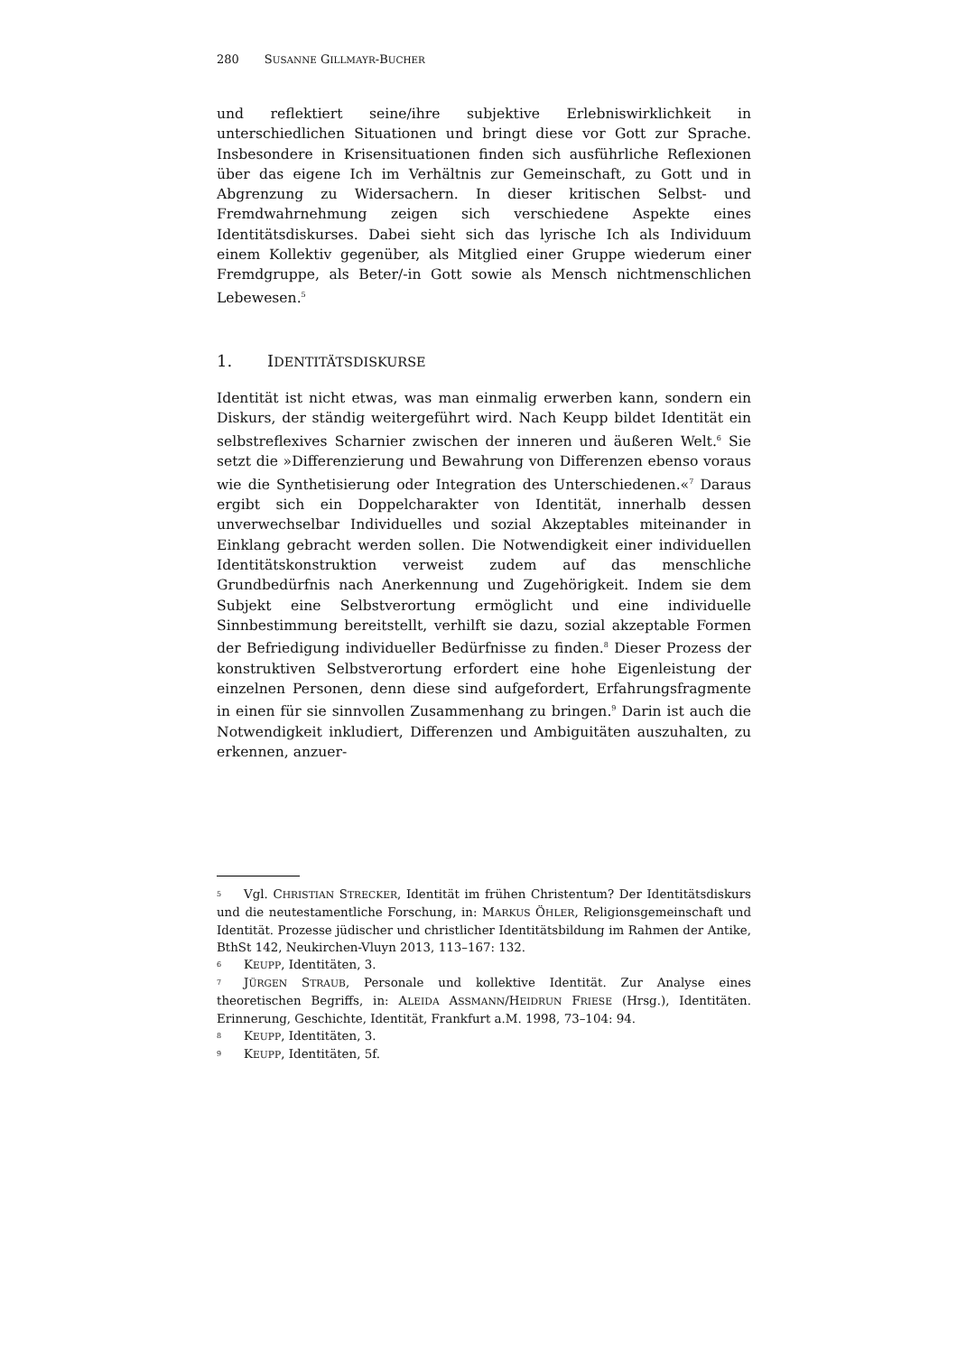280 SUSANNE GILLMAYR -BUCHER
und reflektiert seine/ihre subjektive Erlebniswirklichkeit in unterschiedlichen Situationen und bringt diese vor Gott zur Sprache. Insbesondere in Krisensituationen finden sich ausführliche Reflexionen über das eigene Ich im Verhältnis zur Gemeinschaft, zu Gott und in Abgrenzung zu Widersachern. In dieser kritischen Selbst- und Fremdwahrnehmung zeigen sich verschiedene Aspekte eines Identitätsdiskurses. Dabei sieht sich das lyrische Ich als Individuum einem Kollektiv gegenüber, als Mitglied einer Gruppe wiederum einer Fremdgruppe, als Beter/-in Gott sowie als Mensch nichtmenschlichen Lebewesen.<sup>5</sup>
1. IDENTITÄTSDISKURSE
Identität ist nicht etwas, was man einmalig erwerben kann, sondern ein Diskurs, der ständig weitergeführt wird. Nach Keupp bildet Identität ein selbstreflexives Scharnier zwischen der inneren und äußeren Welt.<sup>6</sup> Sie setzt die »Differenzierung und Bewahrung von Differenzen ebenso voraus wie die Synthetisierung oder Integration des Unterschiedenen.«<sup>7</sup> Daraus ergibt sich ein Doppelcharakter von Identität, innerhalb dessen unverwechselbar Individuelles und sozial Akzeptables miteinander in Einklang gebracht werden sollen. Die Notwendigkeit einer individuellen Identitätskonstruktion verweist zudem auf das menschliche Grundbedürfnis nach Anerkennung und Zugehörigkeit. Indem sie dem Subjekt eine Selbstverortung ermöglicht und eine individuelle Sinnbestimmung bereitstellt, verhilft sie dazu, sozial akzeptable Formen der Befriedigung individueller Bedürfnisse zu finden.<sup>8</sup> Dieser Prozess der konstruktiven Selbstverortung erfordert eine hohe Eigenleistung der einzelnen Personen, denn diese sind aufgefordert, Erfahrungsfragmente in einen für sie sinnvollen Zusammenhang zu bringen.<sup>9</sup> Darin ist auch die Notwendigkeit inkludiert, Differenzen und Ambiguitäten auszuhalten, zu erkennen, anzuer-
<sup>5</sup> Vgl. CHRISTIAN STRECKER, Identität im frühen Christentum? Der Identitätsdiskurs und die neutestamentliche Forschung, in: MARKUS ÖHLER, Religionsgemeinschaft und Identität. Prozesse jüdischer und christlicher Identitätsbildung im Rahmen der Antike, BthSt 142, Neukirchen-Vluyn 2013, 113–167: 132.
<sup>6</sup> KEUPP, Identitäten, 3.
<sup>7</sup> JÜRGEN STRAUB, Personale und kollektive Identität. Zur Analyse eines theoretischen Begriffs, in: ALEIDA ASSMANN/HEIDRUN FRIESE (Hrsg.), Identitäten. Erinnerung, Geschichte, Identität, Frankfurt a.M. 1998, 73–104: 94.
<sup>8</sup> KEUPP, Identitäten, 3.
<sup>9</sup> KEUPP, Identitäten, 5f.